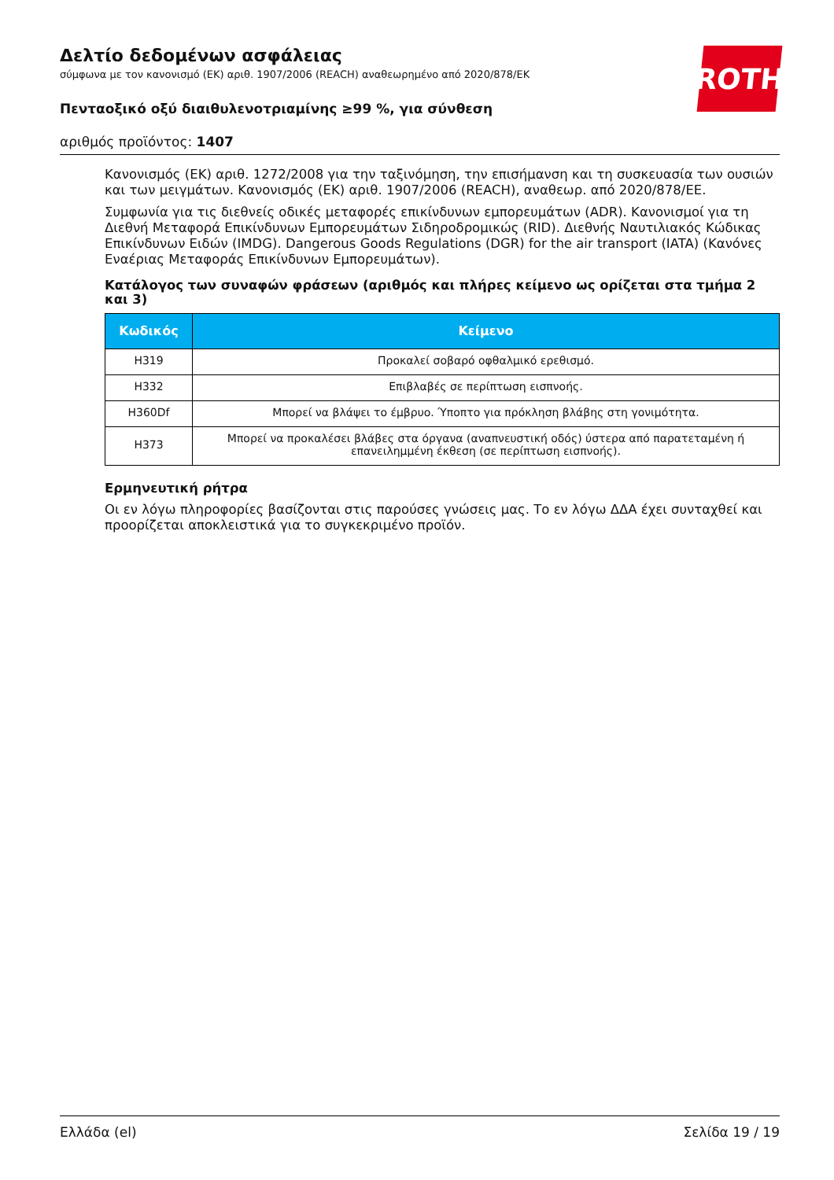Δελτίο δεδομένων ασφάλειας
σύμφωνα με τον κανονισμό (ΕΚ) αριθ. 1907/2006 (REACH) αναθεωρημένο από 2020/878/ΕΚ
Πενταοξικό οξύ διαιθυλενοτριαμίνης ≥99 %, για σύνθεση
αριθμός προϊόντος: 1407
ROTH
Κανονισμός (ΕΚ) αριθ. 1272/2008 για την ταξινόμηση, την επισήμανση και τη συσκευασία των ουσιών και των μειγμάτων. Κανονισμός (ΕΚ) αριθ. 1907/2006 (REACH), αναθεωρ. από 2020/878/ΕΕ.
Συμφωνία για τις διεθνείς οδικές μεταφορές επικίνδυνων εμπορευμάτων (ADR). Κανονισμοί για τη Διεθνή Μεταφορά Επικίνδυνων Εμπορευμάτων Σιδηροδρομικώς (RID). Διεθνής Ναυτιλιακός Κώδικας Επικίνδυνων Ειδών (IMDG). Dangerous Goods Regulations (DGR) for the air transport (IATA) (Κανόνες Εναέριας Μεταφοράς Επικίνδυνων Εμπορευμάτων).
Κατάλογος των συναφών φράσεων (αριθμός και πλήρες κείμενο ως ορίζεται στα τμήμα 2 και 3)
| Κωδικός | Κείμενο |
| --- | --- |
| H319 | Προκαλεί σοβαρό οφθαλμικό ερεθισμό. |
| H332 | Επιβλαβές σε περίπτωση εισπνοής. |
| H360Df | Μπορεί να βλάψει το έμβρυο. Ύποπτο για πρόκληση βλάβης στη γονιμότητα. |
| H373 | Μπορεί να προκαλέσει βλάβες στα όργανα (αναπνευστική οδός) ύστερα από παρατεταμένη ή επανειλημμένη έκθεση (σε περίπτωση εισπνοής). |
Ερμηνευτική ρήτρα
Οι εν λόγω πληροφορίες βασίζονται στις παρούσες γνώσεις μας. Το εν λόγω ΔΔΑ έχει συνταχθεί και προορίζεται αποκλειστικά για το συγκεκριμένο προϊόν.
Ελλάδα (el) Σελίδα 19 / 19